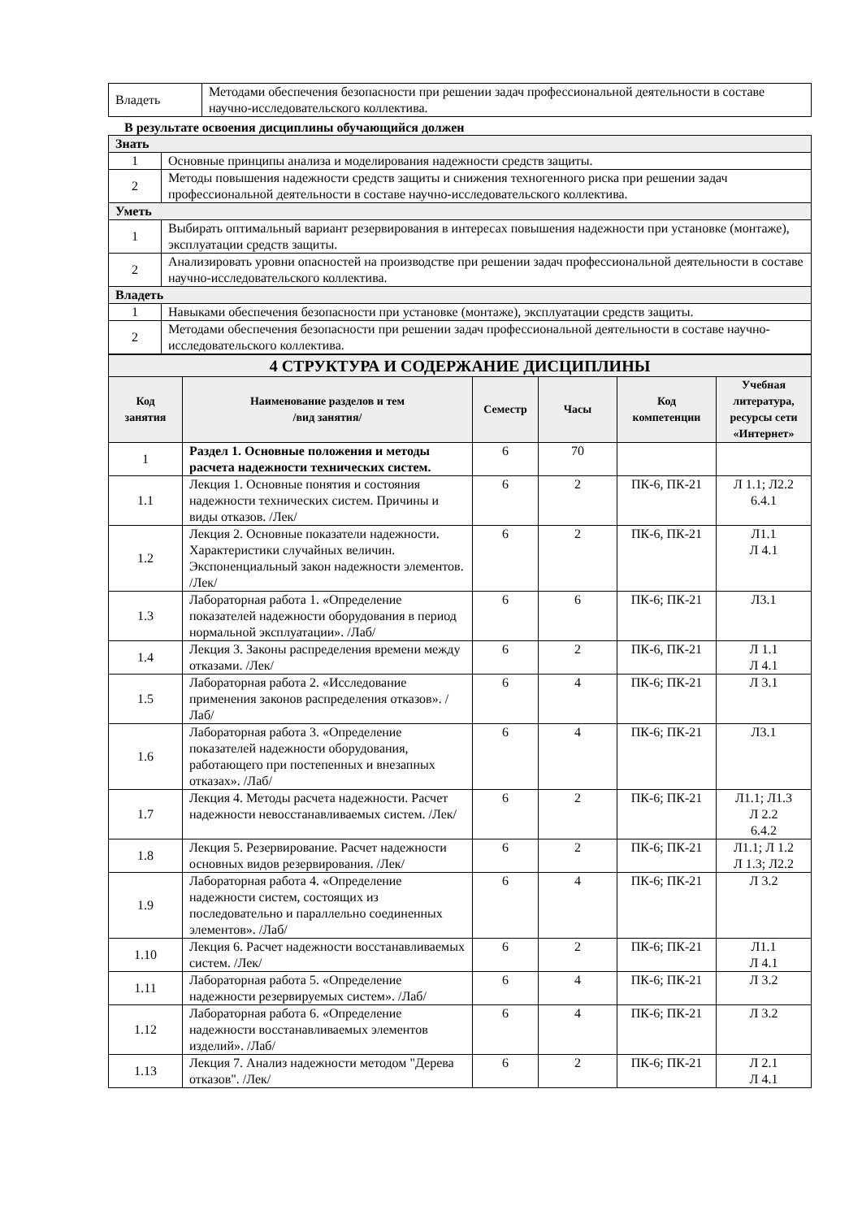| Владеть | Методами обеспечения безопасности при решении задач профессиональной деятельности в составе научно-исследовательского коллектива. |
В результате освоения дисциплины обучающийся должен
| Знать | |
| 1 | Основные принципы анализа и моделирования надежности средств защиты. |
| 2 | Методы повышения надежности средств защиты и снижения техногенного риска при решении задач профессиональной деятельности в составе научно-исследовательского коллектива. |
| Уметь | |
| 1 | Выбирать оптимальный вариант резервирования в интересах повышения надежности при установке (монтаже), эксплуатации средств защиты. |
| 2 | Анализировать уровни опасностей на производстве при решении задач профессиональной деятельности в составе научно-исследовательского коллектива. |
| Владеть | |
| 1 | Навыками обеспечения безопасности при установке (монтаже), эксплуатации средств защиты. |
| 2 | Методами обеспечения безопасности при решении задач профессиональной деятельности в составе научно-исследовательского коллектива. |
| 4 СТРУКТУРА И СОДЕРЖАНИЕ ДИСЦИПЛИНЫ | | | | | |
| Код занятия | Наименование разделов и тем /вид занятия/ | Семестр | Часы | Код компетенции | Учебная литература, ресурсы сети «Интернет» |
| 1 | Раздел 1. Основные положения и методы расчета надежности технических систем. | 6 | 70 | | |
| 1.1 | Лекция 1. Основные понятия и состояния надежности технических систем. Причины и виды отказов. /Лек/ | 6 | 2 | ПК-6, ПК-21 | Л 1.1; Л2.2 6.4.1 |
| 1.2 | Лекция 2. Основные показатели надежности. Характеристики случайных величин. Экспоненциальный закон надежности элементов. /Лек/ | 6 | 2 | ПК-6, ПК-21 | Л1.1 Л 4.1 |
| 1.3 | Лабораторная работа 1. «Определение показателей надежности оборудования в период нормальной эксплуатации». /Лаб/ | 6 | 6 | ПК-6; ПК-21 | Л3.1 |
| 1.4 | Лекция 3. Законы распределения времени между отказами. /Лек/ | 6 | 2 | ПК-6, ПК-21 | Л 1.1 Л 4.1 |
| 1.5 | Лабораторная работа 2. «Исследование применения законов распределения отказов». /Лаб/ | 6 | 4 | ПК-6; ПК-21 | Л 3.1 |
| 1.6 | Лабораторная работа 3. «Определение показателей надежности оборудования, работающего при постепенных и внезапных отказах». /Лаб/ | 6 | 4 | ПК-6; ПК-21 | Л3.1 |
| 1.7 | Лекция 4. Методы расчета надежности. Расчет надежности невосстанавливаемых систем. /Лек/ | 6 | 2 | ПК-6; ПК-21 | Л1.1; Л1.3 Л 2.2 6.4.2 |
| 1.8 | Лекция 5. Резервирование. Расчет надежности основных видов резервирования. /Лек/ | 6 | 2 | ПК-6; ПК-21 | Л1.1; Л 1.2 Л 1.3; Л2.2 |
| 1.9 | Лабораторная работа 4. «Определение надежности систем, состоящих из последовательно и параллельно соединенных элементов». /Лаб/ | 6 | 4 | ПК-6; ПК-21 | Л 3.2 |
| 1.10 | Лекция 6. Расчет надежности восстанавливаемых систем. /Лек/ | 6 | 2 | ПК-6; ПК-21 | Л1.1 Л 4.1 |
| 1.11 | Лабораторная работа 5. «Определение надежности резервируемых систем». /Лаб/ | 6 | 4 | ПК-6; ПК-21 | Л 3.2 |
| 1.12 | Лабораторная работа 6. «Определение надежности восстанавливаемых элементов изделий». /Лаб/ | 6 | 4 | ПК-6; ПК-21 | Л 3.2 |
| 1.13 | Лекция 7. Анализ надежности методом "Дерева отказов". /Лек/ | 6 | 2 | ПК-6; ПК-21 | Л 2.1 Л 4.1 |